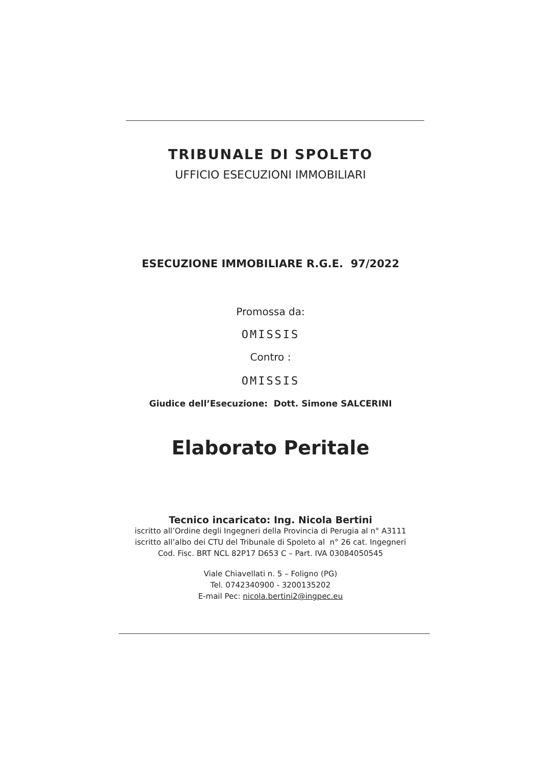TRIBUNALE DI SPOLETO
UFFICIO ESECUZIONI IMMOBILIARI
ESECUZIONE IMMOBILIARE R.G.E. 97/2022
Promossa da:
OMISSIS
Contro :
OMISSIS
Giudice dell’Esecuzione: Dott. Simone SALCERINI
Elaborato Peritale
Tecnico incaricato: Ing. Nicola Bertini
iscritto all’Ordine degli Ingegneri della Provincia di Perugia al n° A3111
iscritto all’albo dei CTU del Tribunale di Spoleto al n° 26 cat. Ingegneri
Cod. Fisc. BRT NCL 82P17 D653 C – Part. IVA 03084050545
Viale Chiavellati n. 5 – Foligno (PG)
Tel. 0742340900 - 3200135202
E-mail Pec: nicola.bertini2@ingpec.eu